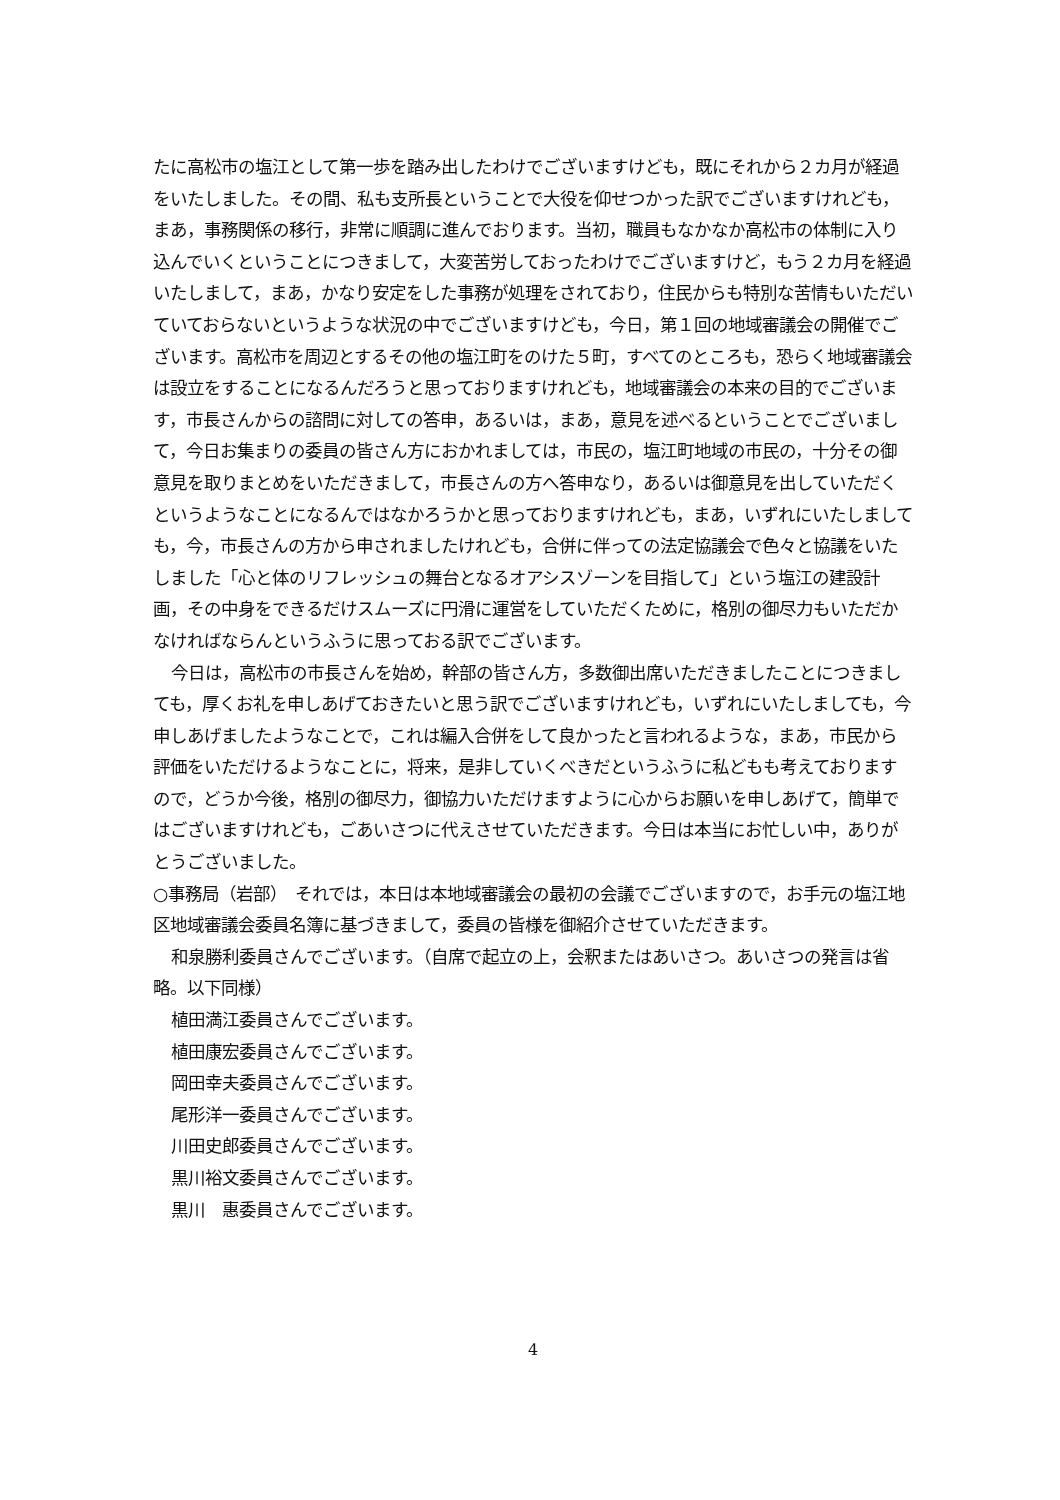たに高松市の塩江として第一歩を踏み出したわけでございますけども，既にそれから２カ月が経過をいたしました。その間、私も支所長ということで大役を仰せつかった訳でございますけれども，まあ，事務関係の移行，非常に順調に進んでおります。当初，職員もなかなか高松市の体制に入り込んでいくということにつきまして，大変苦労しておったわけでございますけど，もう２カ月を経過いたしまして，まあ，かなり安定をした事務が処理をされており，住民からも特別な苦情もいただいていておらないというような状況の中でございますけども，今日，第１回の地域審議会の開催でございます。高松市を周辺とするその他の塩江町をのけた５町，すべてのところも，恐らく地域審議会は設立をすることになるんだろうと思っておりますけれども，地域審議会の本来の目的でございます，市長さんからの諮問に対しての答申，あるいは，まあ，意見を述べるということでございまして，今日お集まりの委員の皆さん方におかれましては，市民の，塩江町地域の市民の，十分その御意見を取りまとめをいただきまして，市長さんの方へ答申なり，あるいは御意見を出していただくというようなことになるんではなかろうかと思っておりますけれども，まあ，いずれにいたしましても，今，市長さんの方から申されましたけれども，合併に伴っての法定協議会で色々と協議をいたしました「心と体のリフレッシュの舞台となるオアシスゾーンを目指して」という塩江の建設計画，その中身をできるだけスムーズに円滑に運営をしていただくために，格別の御尽力もいただかなければならんというふうに思っておる訳でございます。
今日は，高松市の市長さんを始め，幹部の皆さん方，多数御出席いただきましたことにつきましても，厚くお礼を申しあげておきたいと思う訳でございますけれども，いずれにいたしましても，今申しあげましたようなことで，これは編入合併をして良かったと言われるような，まあ，市民から評価をいただけるようなことに，将来，是非していくべきだというふうに私どもも考えておりますので，どうか今後，格別の御尽力，御協力いただけますように心からお願いを申しあげて，簡単ではございますけれども，ごあいさつに代えさせていただきます。今日は本当にお忙しい中，ありがとうございました。
○事務局（岩部）　それでは，本日は本地域審議会の最初の会議でございますので，お手元の塩江地区地域審議会委員名簿に基づきまして，委員の皆様を御紹介させていただきます。
和泉勝利委員さんでございます。（自席で起立の上，会釈またはあいさつ。あいさつの発言は省略。以下同様）
植田満江委員さんでございます。
植田康宏委員さんでございます。
岡田幸夫委員さんでございます。
尾形洋一委員さんでございます。
川田史郎委員さんでございます。
黒川裕文委員さんでございます。
黒川　惠委員さんでございます。
4